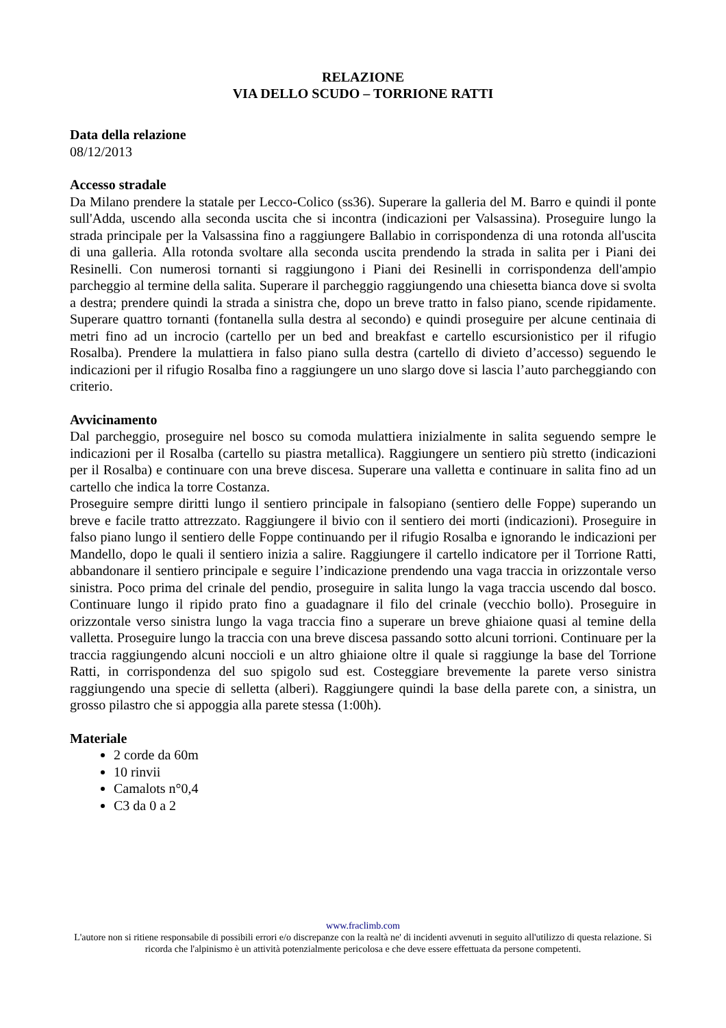RELAZIONE
VIA DELLO SCUDO – TORRIONE RATTI
Data della relazione
08/12/2013
Accesso stradale
Da Milano prendere la statale per Lecco-Colico (ss36). Superare la galleria del M. Barro e quindi il ponte sull'Adda, uscendo alla seconda uscita che si incontra (indicazioni per Valsassina). Proseguire lungo la strada principale per la Valsassina fino a raggiungere Ballabio in corrispondenza di una rotonda all'uscita di una galleria. Alla rotonda svoltare alla seconda uscita prendendo la strada in salita per i Piani dei Resinelli. Con numerosi tornanti si raggiungono i Piani dei Resinelli in corrispondenza dell'ampio parcheggio al termine della salita. Superare il parcheggio raggiungendo una chiesetta bianca dove si svolta a destra; prendere quindi la strada a sinistra che, dopo un breve tratto in falso piano, scende ripidamente. Superare quattro tornanti (fontanella sulla destra al secondo) e quindi proseguire per alcune centinaia di metri fino ad un incrocio (cartello per un bed and breakfast e cartello escursionistico per il rifugio Rosalba). Prendere la mulattiera in falso piano sulla destra (cartello di divieto d’accesso) seguendo le indicazioni per il rifugio Rosalba fino a raggiungere un uno slargo dove si lascia l’auto parcheggiando con criterio.
Avvicinamento
Dal parcheggio, proseguire nel bosco su comoda mulattiera inizialmente in salita seguendo sempre le indicazioni per il Rosalba (cartello su piastra metallica). Raggiungere un sentiero più stretto (indicazioni per il Rosalba) e continuare con una breve discesa. Superare una valletta e continuare in salita fino ad un cartello che indica la torre Costanza.
Proseguire sempre diritti lungo il sentiero principale in falsopiano (sentiero delle Foppe) superando un breve e facile tratto attrezzato. Raggiungere il bivio con il sentiero dei morti (indicazioni). Proseguire in falso piano lungo il sentiero delle Foppe continuando per il rifugio Rosalba e ignorando le indicazioni per Mandello, dopo le quali il sentiero inizia a salire. Raggiungere il cartello indicatore per il Torrione Ratti, abbandonare il sentiero principale e seguire l’indicazione prendendo una vaga traccia in orizzontale verso sinistra. Poco prima del crinale del pendio, proseguire in salita lungo la vaga traccia uscendo dal bosco. Continuare lungo il ripido prato fino a guadagnare il filo del crinale (vecchio bollo). Proseguire in orizzontale verso sinistra lungo la vaga traccia fino a superare un breve ghiaione quasi al temine della valletta. Proseguire lungo la traccia con una breve discesa passando sotto alcuni torrioni. Continuare per la traccia raggiungendo alcuni noccioli e un altro ghiaione oltre il quale si raggiunge la base del Torrione Ratti, in corrispondenza del suo spigolo sud est. Costeggiare brevemente la parete verso sinistra raggiungendo una specie di selletta (alberi). Raggiungere quindi la base della parete con, a sinistra, un grosso pilastro che si appoggia alla parete stessa (1:00h).
Materiale
2 corde da 60m
10 rinvii
Camalots n°0,4
C3 da 0 a 2
www.fraclimb.com
L'autore non si ritiene responsabile di possibili errori e/o discrepanze con la realtà ne' di incidenti avvenuti in seguito all'utilizzo di questa relazione. Si ricorda che l'alpinismo è un attività potenzialmente pericolosa e che deve essere effettuata da persone competenti.